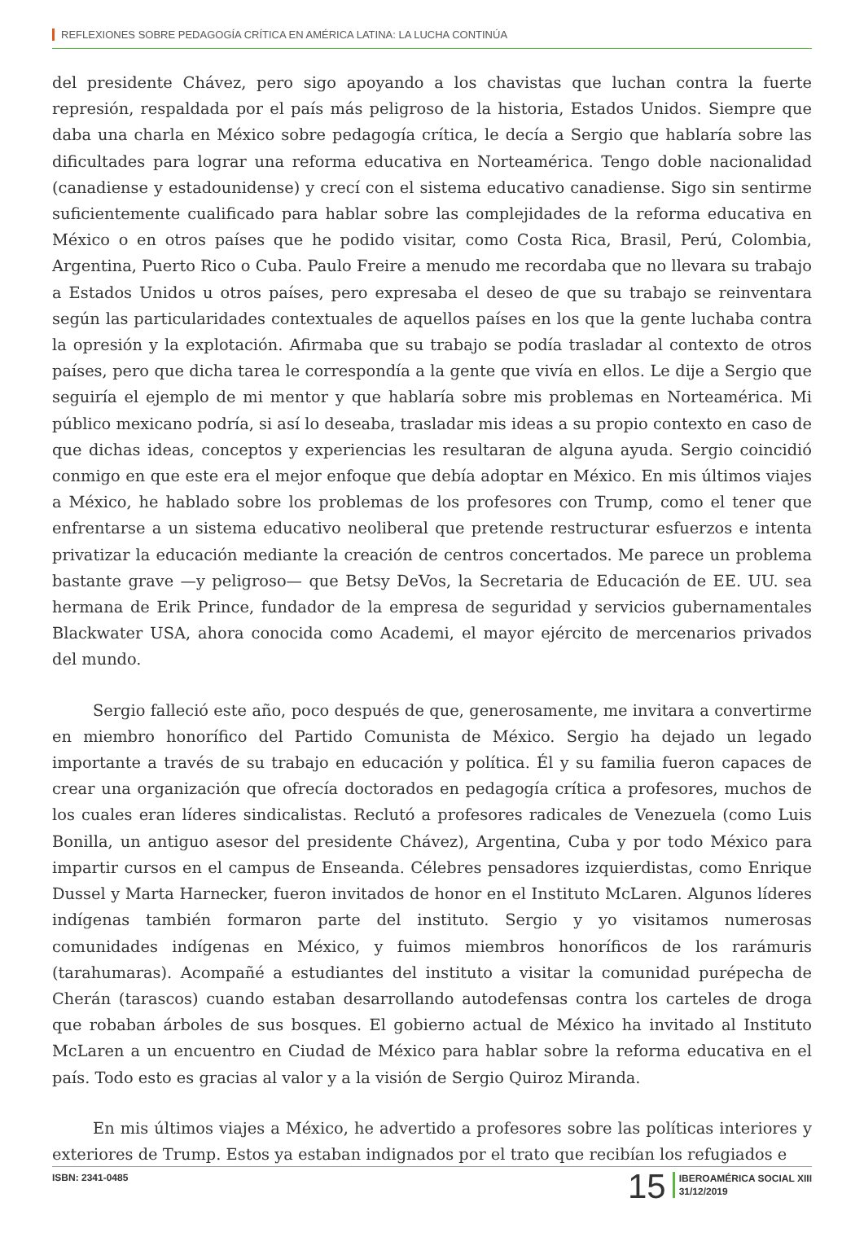REFLEXIONES SOBRE PEDAGOGÍA CRÍTICA EN AMÉRICA LATINA: LA LUCHA CONTINÚA
del presidente Chávez, pero sigo apoyando a los chavistas que luchan contra la fuerte represión, respaldada por el país más peligroso de la historia, Estados Unidos. Siempre que daba una charla en México sobre pedagogía crítica, le decía a Sergio que hablaría sobre las dificultades para lograr una reforma educativa en Norteamérica. Tengo doble nacionalidad (canadiense y estadounidense) y crecí con el sistema educativo canadiense. Sigo sin sentirme suficientemente cualificado para hablar sobre las complejidades de la reforma educativa en México o en otros países que he podido visitar, como Costa Rica, Brasil, Perú, Colombia, Argentina, Puerto Rico o Cuba. Paulo Freire a menudo me recordaba que no llevara su trabajo a Estados Unidos u otros países, pero expresaba el deseo de que su trabajo se reinventara según las particularidades contextuales de aquellos países en los que la gente luchaba contra la opresión y la explotación. Afirmaba que su trabajo se podía trasladar al contexto de otros países, pero que dicha tarea le correspondía a la gente que vivía en ellos. Le dije a Sergio que seguiría el ejemplo de mi mentor y que hablaría sobre mis problemas en Norteamérica. Mi público mexicano podría, si así lo deseaba, trasladar mis ideas a su propio contexto en caso de que dichas ideas, conceptos y experiencias les resultaran de alguna ayuda. Sergio coincidió conmigo en que este era el mejor enfoque que debía adoptar en México. En mis últimos viajes a México, he hablado sobre los problemas de los profesores con Trump, como el tener que enfrentarse a un sistema educativo neoliberal que pretende restructurar esfuerzos e intenta privatizar la educación mediante la creación de centros concertados. Me parece un problema bastante grave —y peligroso— que Betsy DeVos, la Secretaria de Educación de EE. UU. sea hermana de Erik Prince, fundador de la empresa de seguridad y servicios gubernamentales Blackwater USA, ahora conocida como Academi, el mayor ejército de mercenarios privados del mundo.
Sergio falleció este año, poco después de que, generosamente, me invitara a convertirme en miembro honorífico del Partido Comunista de México. Sergio ha dejado un legado importante a través de su trabajo en educación y política. Él y su familia fueron capaces de crear una organización que ofrecía doctorados en pedagogía crítica a profesores, muchos de los cuales eran líderes sindicalistas. Reclutó a profesores radicales de Venezuela (como Luis Bonilla, un antiguo asesor del presidente Chávez), Argentina, Cuba y por todo México para impartir cursos en el campus de Enseanda. Célebres pensadores izquierdistas, como Enrique Dussel y Marta Harnecker, fueron invitados de honor en el Instituto McLaren. Algunos líderes indígenas también formaron parte del instituto. Sergio y yo visitamos numerosas comunidades indígenas en México, y fuimos miembros honoríficos de los rarámuris (tarahumaras). Acompañé a estudiantes del instituto a visitar la comunidad purépecha de Cherán (tarascos) cuando estaban desarrollando autodefensas contra los carteles de droga que robaban árboles de sus bosques. El gobierno actual de México ha invitado al Instituto McLaren a un encuentro en Ciudad de México para hablar sobre la reforma educativa en el país. Todo esto es gracias al valor y a la visión de Sergio Quiroz Miranda.
En mis últimos viajes a México, he advertido a profesores sobre las políticas interiores y exteriores de Trump. Estos ya estaban indignados por el trato que recibían los refugiados e
ISBN: 2341-0485
15
IBEROAMÉRICA SOCIAL XIII
31/12/2019